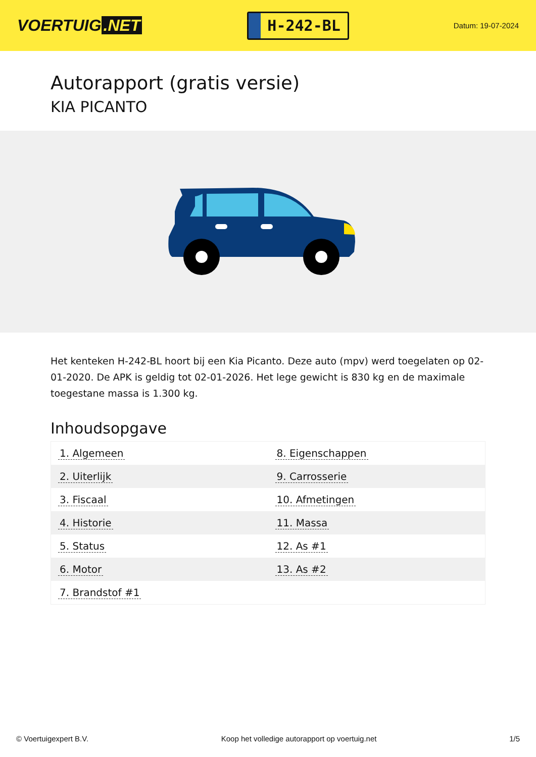VOERTUIG.NET
H-242-BL
Datum: 19-07-2024
Autorapport (gratis versie)
KIA PICANTO
Het kenteken H-242-BL hoort bij een Kia Picanto. Deze auto (mpv) werd toegelaten op 02-01-2020. De APK is geldig tot 02-01-2026. Het lege gewicht is 830 kg en de maximale toegestane massa is 1.300 kg.
Inhoudsopgave
| 1. Algemeen | 8. Eigenschappen |
| 2. Uiterlijk | 9. Carrosserie |
| 3. Fiscaal | 10. Afmetingen |
| 4. Historie | 11. Massa |
| 5. Status | 12. As #1 |
| 6. Motor | 13. As #2 |
| 7. Brandstof #1 | |
© Voertuigexpert B.V. Koop het volledige autorapport op voertuig.net
1/5